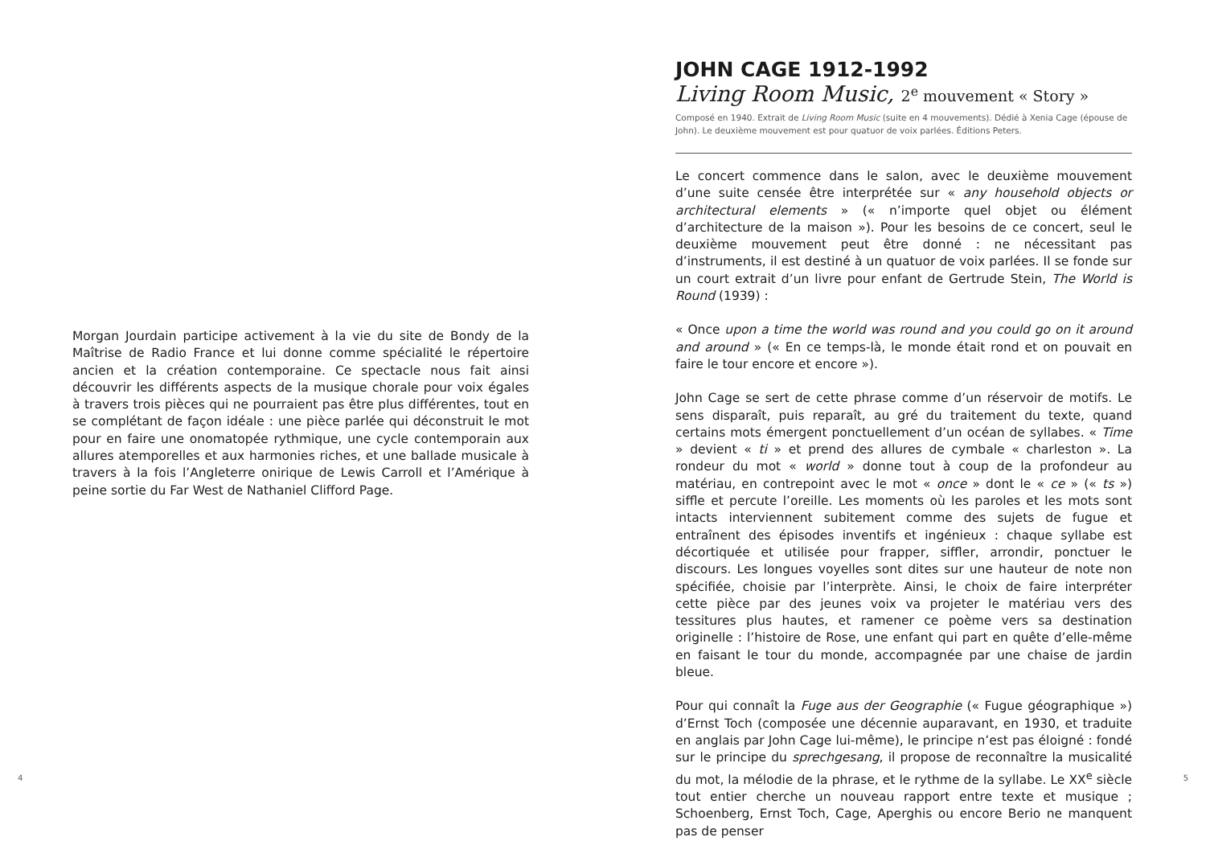Morgan Jourdain participe activement à la vie du site de Bondy de la Maîtrise de Radio France et lui donne comme spécialité le répertoire ancien et la création contemporaine. Ce spectacle nous fait ainsi découvrir les différents aspects de la musique chorale pour voix égales à travers trois pièces qui ne pourraient pas être plus différentes, tout en se complétant de façon idéale : une pièce parlée qui déconstruit le mot pour en faire une onomatopée rythmique, une cycle contemporain aux allures atemporelles et aux harmonies riches, et une ballade musicale à travers à la fois l’Angleterre onirique de Lewis Carroll et l’Amérique à peine sortie du Far West de Nathaniel Clifford Page.
4
JOHN CAGE 1912-1992
Living Room Music, 2<sup>e</sup> mouvement « Story »
Composé en 1940. Extrait de Living Room Music (suite en 4 mouvements). Dédié à Xenia Cage (épouse de John). Le deuxième mouvement est pour quatuor de voix parlées. Éditions Peters.
Le concert commence dans le salon, avec le deuxième mouvement d’une suite censée être interprétée sur « any household objects or architectural elements » (« n’importe quel objet ou élément d’architecture de la maison »). Pour les besoins de ce concert, seul le deuxième mouvement peut être donné : ne nécessitant pas d’instruments, il est destiné à un quatuor de voix parlées. Il se fonde sur un court extrait d’un livre pour enfant de Gertrude Stein, The World is Round (1939) :
« Once upon a time the world was round and you could go on it around and around » (« En ce temps-là, le monde était rond et on pouvait en faire le tour encore et encore »).
John Cage se sert de cette phrase comme d’un réservoir de motifs. Le sens disparaît, puis reparaît, au gré du traitement du texte, quand certains mots émergent ponctuellement d’un océan de syllabes. « Time » devient « ti » et prend des allures de cymbale « charleston ». La rondeur du mot « world » donne tout à coup de la profondeur au matériau, en contrepoint avec le mot « once » dont le « ce » (« ts ») siffle et percute l’oreille. Les moments où les paroles et les mots sont intacts interviennent subitement comme des sujets de fugue et entraînent des épisodes inventifs et ingénieux : chaque syllabe est décortiquée et utilisée pour frapper, siffler, arrondir, ponctuer le discours. Les longues voyelles sont dites sur une hauteur de note non spécifiée, choisie par l’interprète. Ainsi, le choix de faire interpréter cette pièce par des jeunes voix va projeter le matériau vers des tessitures plus hautes, et ramener ce poème vers sa destination originelle : l’histoire de Rose, une enfant qui part en quête d’elle-même en faisant le tour du monde, accompagnée par une chaise de jardin bleue.
Pour qui connaît la Fuge aus der Geographie (« Fugue géographique ») d’Ernst Toch (composée une décennie auparavant, en 1930, et traduite en anglais par John Cage lui-même), le principe n’est pas éloigné : fondé sur le principe du sprechgesang, il propose de reconnaître la musicalité du mot, la mélodie de la phrase, et le rythme de la syllabe. Le XX<sup>e</sup> siècle tout entier cherche un nouveau rapport entre texte et musique ; Schoenberg, Ernst Toch, Cage, Aperghis ou encore Berio ne manquent pas de penser
5